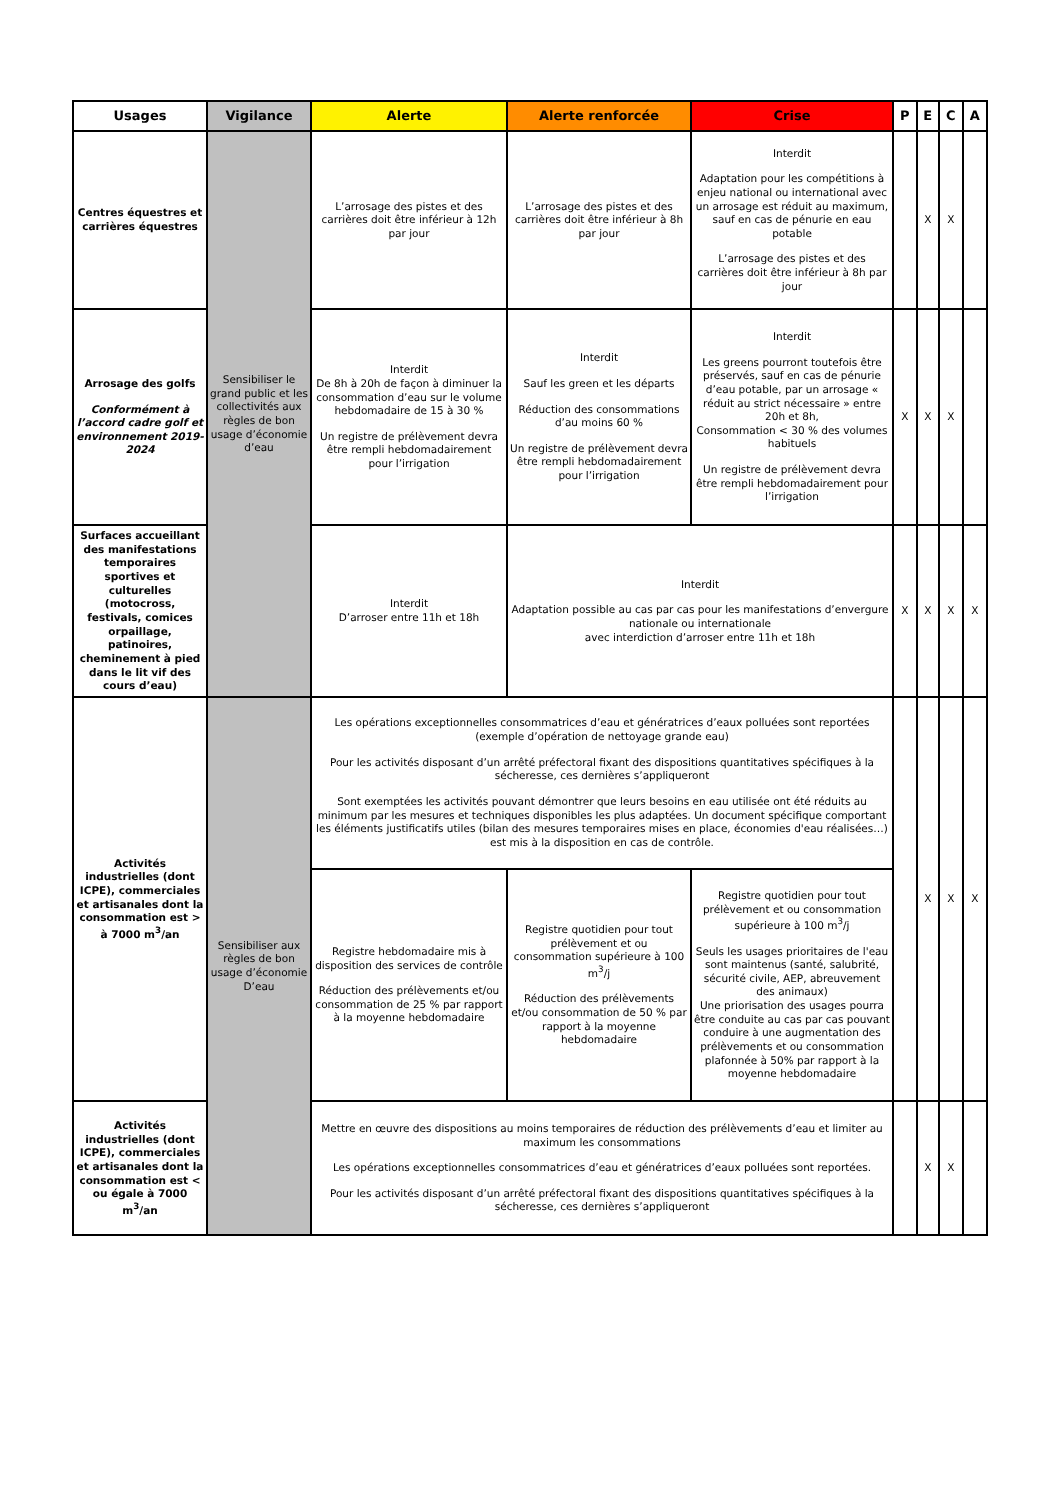| Usages | Vigilance | Alerte | Alerte renforcée | Crise | P | E | C | A |
| --- | --- | --- | --- | --- | --- | --- | --- | --- |
| Centres équestres et carrières équestres | Sensibiliser le grand public et les collectivités aux règles de bon usage d’économie d’eau | L’arrosage des pistes et des carrières doit être inférieur à 12h par jour | L’arrosage des pistes et des carrières doit être inférieur à 8h par jour | Interdit Adaptation pour les compétitions à enjeu national ou international avec un arrosage est réduit au maximum, sauf en cas de pénurie en eau potable L’arrosage des pistes et des carrières doit être inférieur à 8h par jour | | X | X | |
| Arrosage des golfs Conformément à l’accord cadre golf et environnement 2019-2024 | | Interdit De 8h à 20h de façon à diminuer la consommation d’eau sur le volume hebdomadaire de 15 à 30 % Un registre de prélèvement devra être rempli hebdomadairement pour l’irrigation | Interdit Sauf les green et les départs Réduction des consommations d’au moins 60 % Un registre de prélèvement devra être rempli hebdomadairement pour l’irrigation | Interdit Les greens pourront toutefois être préservés, sauf en cas de pénurie d’eau potable, par un arrosage « réduit au strict nécessaire » entre 20h et 8h, Consommation < 30 % des volumes habituels Un registre de prélèvement devra être rempli hebdomadairement pour l’irrigation | X | X | X | |
| Surfaces accueillant des manifestations temporaires sportives et culturelles (motocross, festivals, comices orpaillage, patinoires, cheminement à pied dans le lit vif des cours d’eau) | | Interdit D’arroser entre 11h et 18h | Interdit Adaptation possible au cas par cas pour les manifestations d’envergure nationale ou internationale avec interdiction d’arroser entre 11h et 18h | | X | X | X | X |
| Activités industrielles (dont ICPE), commerciales et artisanales dont la consommation est > à 7000 m<sup>3</sup>/an | Sensibiliser aux règles de bon usage d’économie D’eau | Les opérations exceptionnelles consommatrices d’eau et génératrices d’eaux polluées sont reportées (exemple d’opération de nettoyage grande eau) Pour les activités disposant d’un arrêté préfectoral fixant des dispositions quantitatives spécifiques à la sécheresse, ces dernières s’appliqueront Sont exemptées les activités pouvant démontrer que leurs besoins en eau utilisée ont été réduits au minimum par les mesures et techniques disponibles les plus adaptées. Un document spécifique comportant les éléments justificatifs utiles (bilan des mesures temporaires mises en place, économies d'eau réalisées…) est mis à la disposition en cas de contrôle. | | | | X | X | X |
| | | Registre hebdomadaire mis à disposition des services de contrôle Réduction des prélèvements et/ou consommation de 25 % par rapport à la moyenne hebdomadaire | Registre quotidien pour tout prélèvement et ou consommation supérieure à 100 m<sup>3</sup>/j Réduction des prélèvements et/ou consommation de 50 % par rapport à la moyenne hebdomadaire | Registre quotidien pour tout prélèvement et ou consommation supérieure à 100 m<sup>3</sup>/j Seuls les usages prioritaires de l'eau sont maintenus (santé, salubrité, sécurité civile, AEP, abreuvement des animaux) Une priorisation des usages pourra être conduite au cas par cas pouvant conduire à une augmentation des prélèvements et ou consommation plafonnée à 50% par rapport à la moyenne hebdomadaire | | | | |
| Activités industrielles (dont ICPE), commerciales et artisanales dont la consommation est < ou égale à 7000 m<sup>3</sup>/an | | Mettre en œuvre des dispositions au moins temporaires de réduction des prélèvements d’eau et limiter au maximum les consommations Les opérations exceptionnelles consommatrices d’eau et génératrices d’eaux polluées sont reportées. Pour les activités disposant d’un arrêté préfectoral fixant des dispositions quantitatives spécifiques à la sécheresse, ces dernières s’appliqueront | | | | X | X | |